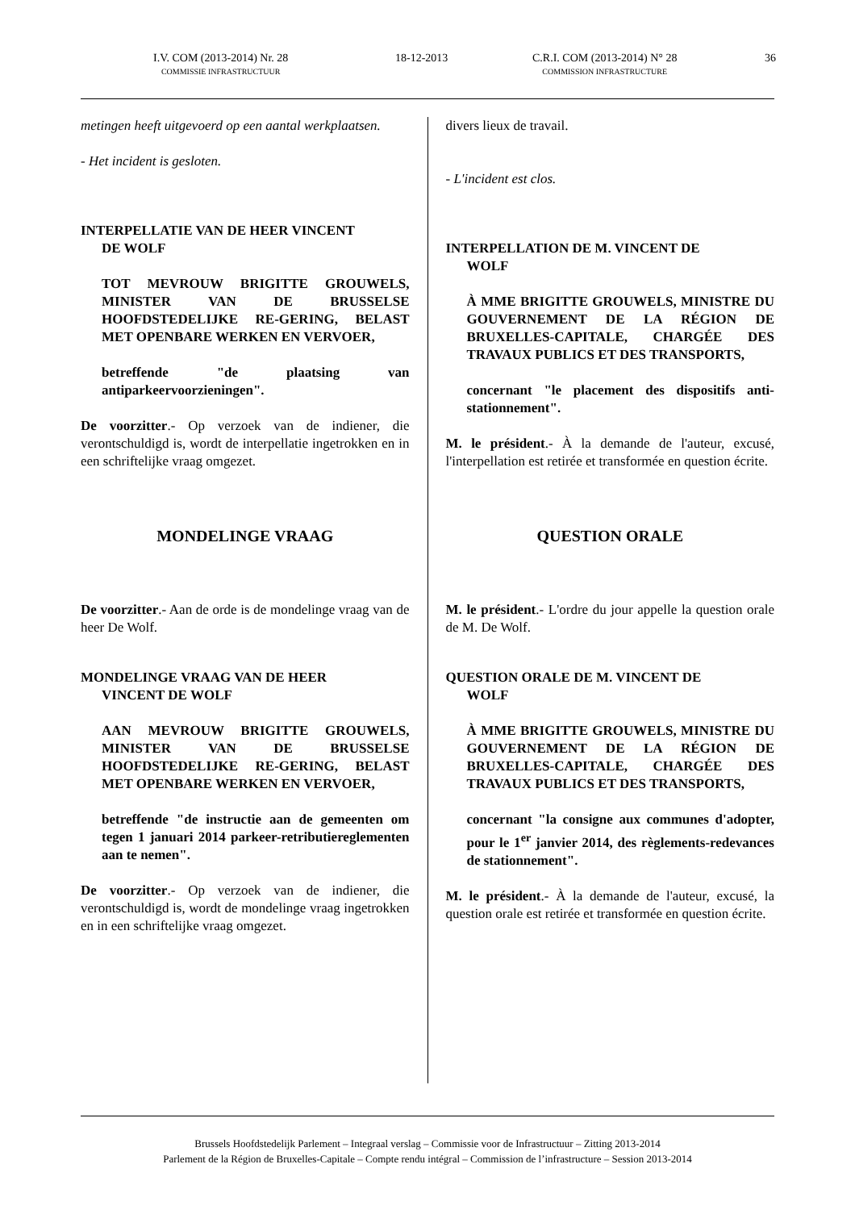I.V. COM (2013-2014) Nr. 28
COMMISSIE INFRASTRUCTUUR
18-12-2013
C.R.I. COM (2013-2014) N° 28
COMMISSION INFRASTRUCTURE
36
metingen heeft uitgevoerd op een aantal werkplaatsen.
- Het incident is gesloten.
INTERPELLATIE VAN DE HEER VINCENT
DE WOLF
TOT MEVROUW BRIGITTE GROUWELS, MINISTER VAN DE BRUSSELSE HOOFDSTEDELIJKE RE-GERING, BELAST MET OPENBARE WERKEN EN VERVOER,
betreffende "de plaatsing van antiparkeervoorzieningen".
De voorzitter.- Op verzoek van de indiener, die verontschuldigd is, wordt de interpellatie ingetrokken en in een schriftelijke vraag omgezet.
MONDELINGE VRAAG
De voorzitter.- Aan de orde is de mondelinge vraag van de heer De Wolf.
MONDELINGE VRAAG VAN DE HEER
VINCENT DE WOLF
AAN MEVROUW BRIGITTE GROUWELS, MINISTER VAN DE BRUSSELSE HOOFDSTEDELIJKE RE-GERING, BELAST MET OPENBARE WERKEN EN VERVOER,
betreffende "de instructie aan de gemeenten om tegen 1 januari 2014 parkeer-retributiereglementen aan te nemen".
De voorzitter.- Op verzoek van de indiener, die verontschuldigd is, wordt de mondelinge vraag ingetrokken en in een schriftelijke vraag omgezet.
divers lieux de travail.
- L'incident est clos.
INTERPELLATION DE M. VINCENT DE
WOLF
À MME BRIGITTE GROUWELS, MINISTRE DU GOUVERNEMENT DE LA RÉGION DE BRUXELLES-CAPITALE, CHARGÉE DES TRAVAUX PUBLICS ET DES TRANSPORTS,
concernant "le placement des dispositifs anti-stationnement".
M. le président.- À la demande de l'auteur, excusé, l'interpellation est retirée et transformée en question écrite.
QUESTION ORALE
M. le président.- L'ordre du jour appelle la question orale de M. De Wolf.
QUESTION ORALE DE M. VINCENT DE
WOLF
À MME BRIGITTE GROUWELS, MINISTRE DU GOUVERNEMENT DE LA RÉGION DE BRUXELLES-CAPITALE, CHARGÉE DES TRAVAUX PUBLICS ET DES TRANSPORTS,
concernant "la consigne aux communes d'adopter, pour le 1<sup>er</sup> janvier 2014, des règlements-redevances de stationnement".
M. le président.- À la demande de l'auteur, excusé, la question orale est retirée et transformée en question écrite.
Brussels Hoofdstedelijk Parlement – Integraal verslag – Commissie voor de Infrastructuur – Zitting 2013-2014
Parlement de la Région de Bruxelles-Capitale – Compte rendu intégral – Commission de l’infrastructure – Session 2013-2014